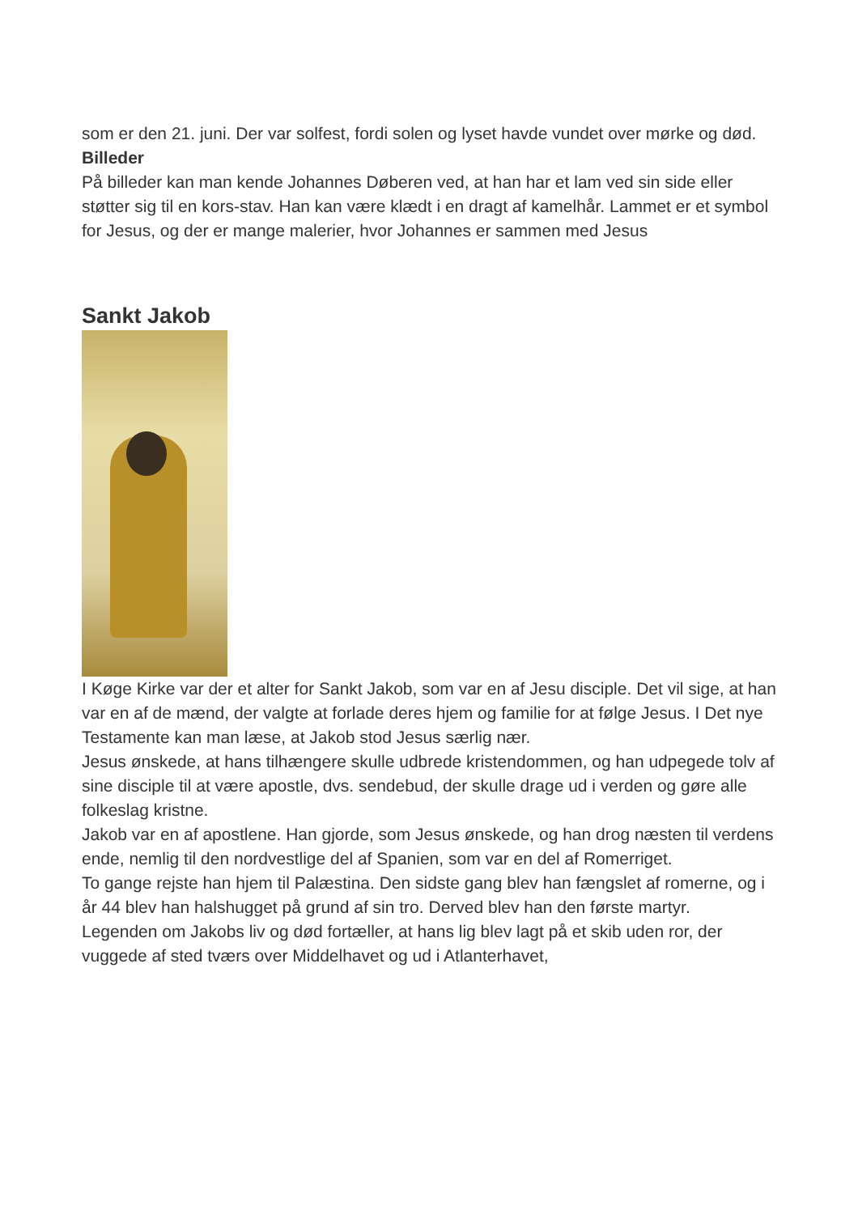som er den 21. juni. Der var solfest, fordi solen og lyset havde vundet over mørke og død.
Billeder
På billeder kan man kende Johannes Døberen ved, at han har et lam ved sin side eller støtter sig til en kors-stav. Han kan være klædt i en dragt af kamelhår. Lammet er et symbol for Jesus, og der er mange malerier, hvor Johannes er sammen med Jesus
Sankt Jakob
I Køge Kirke var der et alter for Sankt Jakob, som var en af Jesu disciple. Det vil sige, at han var en af de mænd, der valgte at forlade deres hjem og familie for at følge Jesus. I Det nye Testamente kan man læse, at Jakob stod Jesus særlig nær.
Jesus ønskede, at hans tilhængere skulle udbrede kristendommen, og han udpegede tolv af sine disciple til at være apostle, dvs. sendebud, der skulle drage ud i verden og gøre alle folkeslag kristne.
Jakob var en af apostlene. Han gjorde, som Jesus ønskede, og han drog næsten til verdens ende, nemlig til den nordvestlige del af Spanien, som var en del af Romerriget.
To gange rejste han hjem til Palæstina. Den sidste gang blev han fængslet af romerne, og i år 44 blev han halshugget på grund af sin tro. Derved blev han den første martyr.
Legenden om Jakobs liv og død fortæller, at hans lig blev lagt på et skib uden ror, der vuggede af sted tværs over Middelhavet og ud i Atlanterhavet,